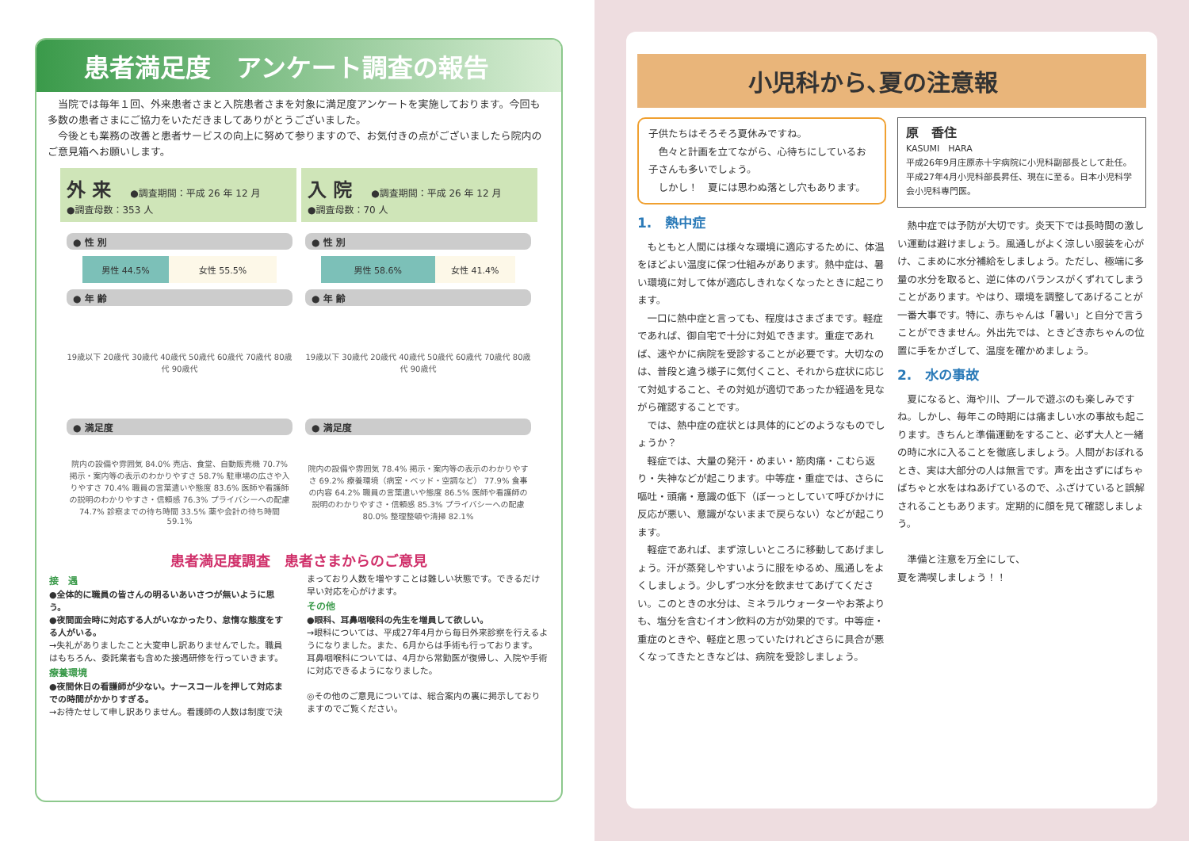患者満足度　アンケート調査の報告
　当院では毎年１回、外来患者さまと入院患者さまを対象に満足度アンケートを実施しております。今回も多数の患者さまにご協力をいただきましてありがとうございました。
　今後とも業務の改善と患者サービスの向上に努めて参りますので、お気付きの点がございましたら院内のご意見箱へお願いします。
外 来 ●調査期間：平成 26 年 12 月
●調査母数：353 人
入 院 ●調査期間：平成 26 年 12 月
●調査母数：70 人
● 性 別
男性 44.5% 女性 55.5%
● 年 齢
19歳以下 20歳代 30歳代 40歳代 50歳代 60歳代 70歳代 80歳代 90歳代
● 満足度
院内の設備や雰囲気 84.0% 売店、食堂、自動販売機 70.7% 掲示・案内等の表示のわかりやすさ 58.7% 駐車場の広さや入りやすさ 70.4% 職員の言葉遣いや態度 83.6% 医師や看護師の説明のわかりやすさ・信頼感 76.3% プライバシーへの配慮 74.7% 診察までの待ち時間 33.5% 薬や会計の待ち時間 59.1%
● 性 別
男性 58.6% 女性 41.4%
● 年 齢
19歳以下 30歳代 20歳代 40歳代 50歳代 60歳代 70歳代 80歳代 90歳代
● 満足度
院内の設備や雰囲気 78.4% 掲示・案内等の表示のわかりやすさ 69.2% 療養環境（病室・ベッド・空調など） 77.9% 食事の内容 64.2% 職員の言葉遣いや態度 86.5% 医師や看護師の説明のわかりやすさ・信頼感 85.3% プライバシーへの配慮 80.0% 整理整頓や清掃 82.1%
患者満足度調査　患者さまからのご意見
接　遇
●全体的に職員の皆さんの明るいあいさつが無いように思う。
●夜間面会時に対応する人がいなかったり、怠惰な態度をする人がいる。
→失礼がありましたこと大変申し訳ありませんでした。職員はもちろん、委託業者も含めた接遇研修を行っていきます。
療養環境
●夜間休日の看護師が少ない。ナースコールを押して対応までの時間がかかりすぎる。
→お待たせして申し訳ありません。看護師の人数は制度で決まっており人数を増やすことは難しい状態です。できるだけ早い対応を心がけます。
その他
●眼科、耳鼻咽喉科の先生を増員して欲しい。
→眼科については、平成27年4月から毎日外来診察を行えるようになりました。また、6月からは手術も行っております。
耳鼻咽喉科については、4月から常勤医が復帰し、入院や手術に対応できるようになりました。
◎その他のご意見については、総合案内の裏に掲示しておりますのでご覧ください。
小児科から､夏の注意報
子供たちはそろそろ夏休みですね。
　色々と計画を立てながら、心待ちにしているお子さんも多いでしょう。
　しかし！　夏には思わぬ落とし穴もあります。
1.　熱中症
　もともと人間には様々な環境に適応するために、体温をほどよい温度に保つ仕組みがあります。熱中症は、暑い環境に対して体が適応しきれなくなったときに起こります。
　一口に熱中症と言っても、程度はさまざまです。軽症であれば、御自宅で十分に対処できます。重症であれば、速やかに病院を受診することが必要です。大切なのは、普段と違う様子に気付くこと、それから症状に応じて対処すること、その対処が適切であったか経過を見ながら確認することです。
　では、熱中症の症状とは具体的にどのようなものでしょうか？
　軽症では、大量の発汗・めまい・筋肉痛・こむら返り・失神などが起こります。中等症・重症では、さらに嘔吐・頭痛・意識の低下（ぼーっとしていて呼びかけに反応が悪い、意識がないままで戻らない）などが起こります。
　軽症であれば、まず涼しいところに移動してあげましょう。汗が蒸発しやすいように服をゆるめ、風通しをよくしましょう。少しずつ水分を飲ませてあげてください。このときの水分は、ミネラルウォーターやお茶よりも、塩分を含むイオン飲料の方が効果的です。中等症・重症のときや、軽症と思っていたけれどさらに具合が悪くなってきたときなどは、病院を受診しましょう。
原　香住
KASUMI　HARA
平成26年9月庄原赤十字病院に小児科副部長として赴任。
平成27年4月小児科部長昇任、現在に至る。日本小児科学会小児科専門医。
　熱中症では予防が大切です。炎天下では長時間の激しい運動は避けましょう。風通しがよく涼しい服装を心がけ、こまめに水分補給をしましょう。ただし、極端に多量の水分を取ると、逆に体のバランスがくずれてしまうことがあります。やはり、環境を調整してあげることが一番大事です。特に、赤ちゃんは「暑い」と自分で言うことができません。外出先では、ときどき赤ちゃんの位置に手をかざして、温度を確かめましょう。
2.　水の事故
　夏になると、海や川、プールで遊ぶのも楽しみですね。しかし、毎年この時期には痛ましい水の事故も起こります。きちんと準備運動をすること、必ず大人と一緒の時に水に入ることを徹底しましょう。人間がおぼれるとき、実は大部分の人は無言です。声を出さずにばちゃばちゃと水をはねあげているので、ふざけていると誤解されることもあります。定期的に顔を見て確認しましょう。
　準備と注意を万全にして、
夏を満喫しましょう！！